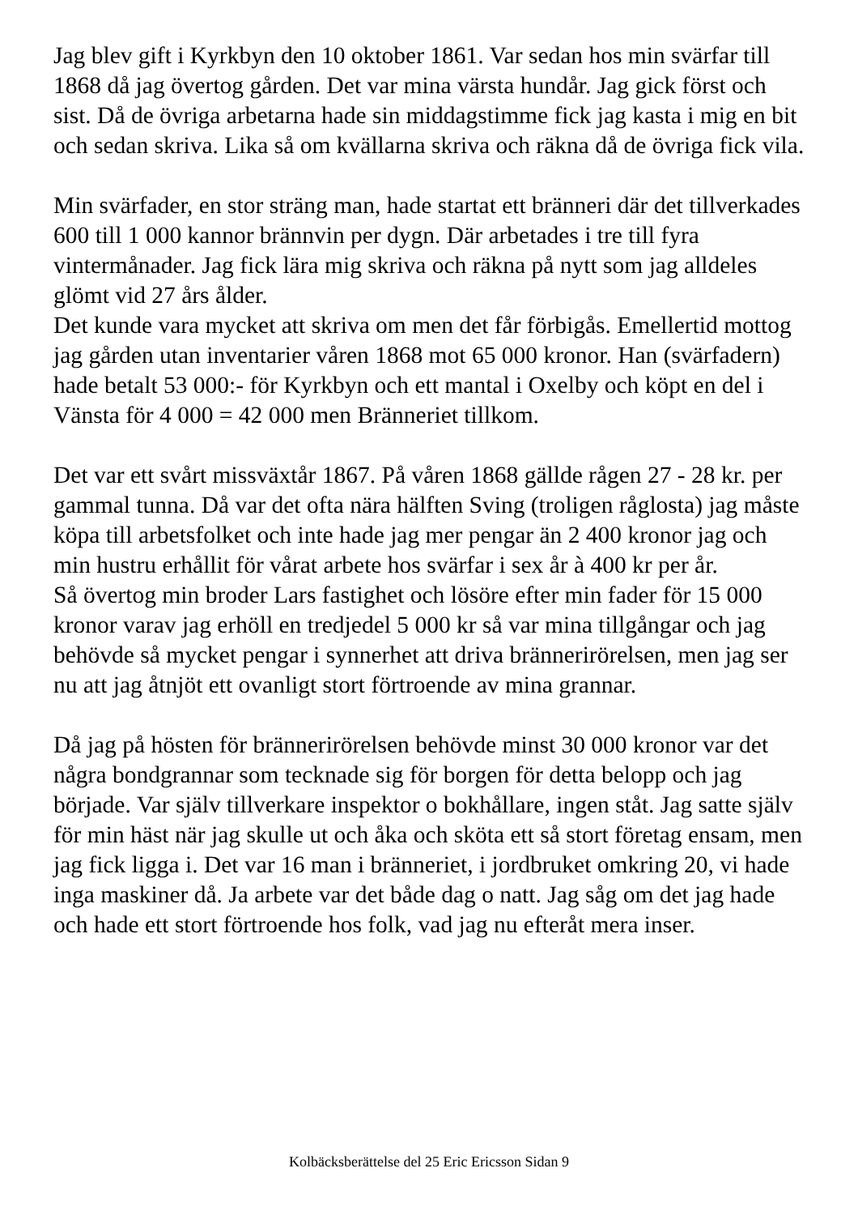Jag blev gift i Kyrkbyn den 10 oktober 1861. Var sedan hos min svärfar till 1868 då jag övertog gården. Det var mina värsta hundår. Jag gick först och sist. Då de övriga arbetarna hade sin middagstimme fick jag kasta i mig en bit och sedan skriva. Lika så om kvällarna skriva och räkna då de övriga fick vila.
Min svärfader, en stor sträng man, hade startat ett bränneri där det tillverkades 600 till 1 000 kannor brännvin per dygn. Där arbetades i tre till fyra vintermånader. Jag fick lära mig skriva och räkna på nytt som jag alldeles glömt vid 27 års ålder.
Det kunde vara mycket att skriva om men det får förbigås. Emellertid mottog jag gården utan inventarier våren 1868 mot 65 000 kronor. Han (svärfadern) hade betalt 53 000:- för Kyrkbyn och ett mantal i Oxelby och köpt en del i Vänsta för 4 000 = 42 000 men Bränneriet tillkom.
Det var ett svårt missväxtår 1867. På våren 1868 gällde rågen 27 - 28 kr. per gammal tunna. Då var det ofta nära hälften Sving (troligen råglosta) jag måste köpa till arbetsfolket och inte hade jag mer pengar än 2 400 kronor jag och min hustru erhållit för vårat arbete hos svärfar i sex år à 400 kr per år.
Så övertog min broder Lars fastighet och lösöre efter min fader för 15 000 kronor varav jag erhöll en tredjedel 5 000 kr så var mina tillgångar och jag behövde så mycket pengar i synnerhet att driva brännerirörelsen, men jag ser nu att jag åtnjöt ett ovanligt stort förtroende av mina grannar.
Då jag på hösten för brännerirörelsen behövde minst 30 000 kronor var det några bondgrannar som tecknade sig för borgen för detta belopp och jag började. Var själv tillverkare inspektor o bokhållare, ingen ståt. Jag satte själv för min häst när jag skulle ut och åka och sköta ett så stort företag ensam, men jag fick ligga i. Det var 16 man i bränneriet, i jordbruket omkring 20, vi hade inga maskiner då. Ja arbete var det både dag o natt. Jag såg om det jag hade och hade ett stort förtroende hos folk, vad jag nu efteråt mera inser.
Kolbäcksberättelse del 25 Eric Ericsson Sidan 9